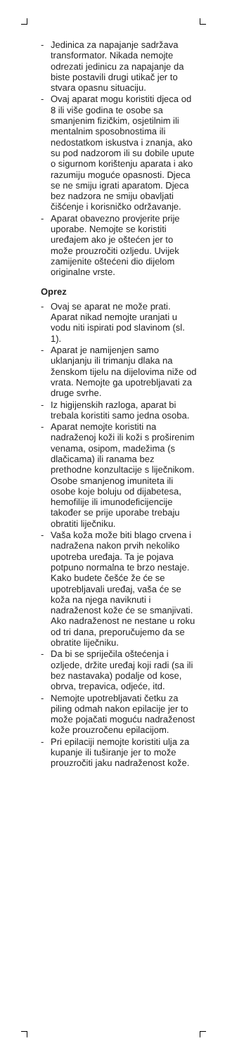- Jedinica za napajanje sadržava transformator. Nikada nemojte odrezati jedinicu za napajanje da biste postavili drugi utikač jer to stvara opasnu situaciju.
- Ovaj aparat mogu koristiti djeca od 8 ili više godina te osobe sa smanjenim fizičkim, osjetilnim ili mentalnim sposobnostima ili nedostatkom iskustva i znanja, ako su pod nadzorom ili su dobile upute o sigurnom korištenju aparata i ako razumiju moguće opasnosti. Djeca se ne smiju igrati aparatom. Djeca bez nadzora ne smiju obavljati čišćenje i korisničko održavanje.
- Aparat obavezno provjerite prije uporabe. Nemojte se koristiti uređajem ako je oštećen jer to može prouzročiti ozljedu. Uvijek zamijenite oštećeni dio dijelom originalne vrste.
Oprez
- Ovaj se aparat ne može prati. Aparat nikad nemojte uranjati u vodu niti ispirati pod slavinom (sl. 1).
- Aparat je namijenjen samo uklanjanju ili trimanju dlaka na ženskom tijelu na dijelovima niže od vrata. Nemojte ga upotrebljavati za druge svrhe.
- Iz higijenskih razloga, aparat bi trebala koristiti samo jedna osoba.
- Aparat nemojte koristiti na nadraženoj koži ili koži s proširenim venama, osipom, madežima (s dlačicama) ili ranama bez prethodne konzultacije s liječnikom. Osobe smanjenog imuniteta ili osobe koje boluju od dijabetesa, hemofilije ili imunodeficijencije također se prije uporabe trebaju obratiti liječniku.
- Vaša koža može biti blago crvena i nadražena nakon prvih nekoliko upotreba uređaja. Ta je pojava potpuno normalna te brzo nestaje. Kako budete češće že će se upotrebljavali uređaj, vaša će se koža na njega naviknuti i nadraženost kože će se smanjivati. Ako nadraženost ne nestane u roku od tri dana, preporučujemo da se obratite liječniku.
- Da bi se spriječila oštećenja i ozljede, držite uređaj koji radi (sa ili bez nastavaka) podalje od kose, obrva, trepavica, odjeće, itd.
- Nemojte upotrebljavati četku za piling odmah nakon epilacije jer to može pojačati moguću nadraženost kože prouzročenu epilacijom.
- Pri epilaciji nemojte koristiti ulja za kupanje ili tuširanje jer to može prouzročiti jaku nadraženost kože.